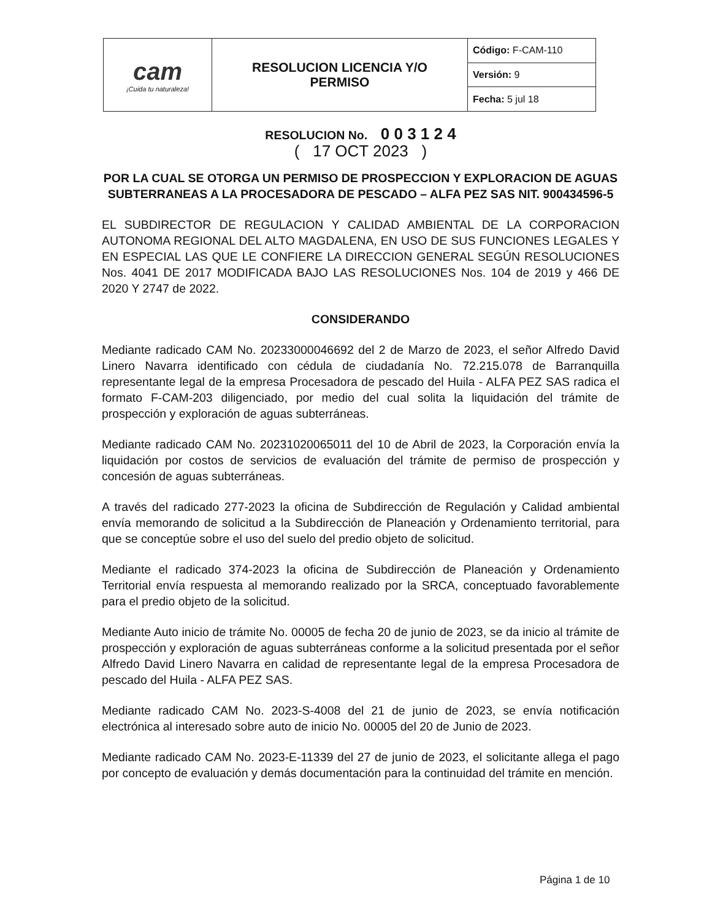| cam ¡Cuida tu naturaleza! | RESOLUCION LICENCIA Y/O PERMISO | Código: F-CAM-110 |
| | | Versión: 9 |
| | | Fecha: 5 jul 18 |
RESOLUCION No. 0 0 3 1 2 4
( 17 OCT 2023 )
POR LA CUAL SE OTORGA UN PERMISO DE PROSPECCION Y EXPLORACION DE AGUAS SUBTERRANEAS A LA PROCESADORA DE PESCADO – ALFA PEZ SAS NIT. 900434596-5
EL SUBDIRECTOR DE REGULACION Y CALIDAD AMBIENTAL DE LA CORPORACION AUTONOMA REGIONAL DEL ALTO MAGDALENA, EN USO DE SUS FUNCIONES LEGALES Y EN ESPECIAL LAS QUE LE CONFIERE LA DIRECCION GENERAL SEGÚN RESOLUCIONES Nos. 4041 DE 2017 MODIFICADA BAJO LAS RESOLUCIONES Nos. 104 de 2019 y 466 DE 2020 Y 2747 de 2022.
CONSIDERANDO
Mediante radicado CAM No. 20233000046692 del 2 de Marzo de 2023, el señor Alfredo David Linero Navarra identificado con cédula de ciudadanía No. 72.215.078 de Barranquilla representante legal de la empresa Procesadora de pescado del Huila - ALFA PEZ SAS radica el formato F-CAM-203 diligenciado, por medio del cual solita la liquidación del trámite de prospección y exploración de aguas subterráneas.
Mediante radicado CAM No. 20231020065011 del 10 de Abril de 2023, la Corporación envía la liquidación por costos de servicios de evaluación del trámite de permiso de prospección y concesión de aguas subterráneas.
A través del radicado 277-2023 la oficina de Subdirección de Regulación y Calidad ambiental envía memorando de solicitud a la Subdirección de Planeación y Ordenamiento territorial, para que se conceptúe sobre el uso del suelo del predio objeto de solicitud.
Mediante el radicado 374-2023 la oficina de Subdirección de Planeación y Ordenamiento Territorial envía respuesta al memorando realizado por la SRCA, conceptuado favorablemente para el predio objeto de la solicitud.
Mediante Auto inicio de trámite No. 00005 de fecha 20 de junio de 2023, se da inicio al trámite de prospección y exploración de aguas subterráneas conforme a la solicitud presentada por el señor Alfredo David Linero Navarra en calidad de representante legal de la empresa Procesadora de pescado del Huila - ALFA PEZ SAS.
Mediante radicado CAM No. 2023-S-4008 del 21 de junio de 2023, se envía notificación electrónica al interesado sobre auto de inicio No. 00005 del 20 de Junio de 2023.
Mediante radicado CAM No. 2023-E-11339 del 27 de junio de 2023, el solicitante allega el pago por concepto de evaluación y demás documentación para la continuidad del trámite en mención.
Página 1 de 10